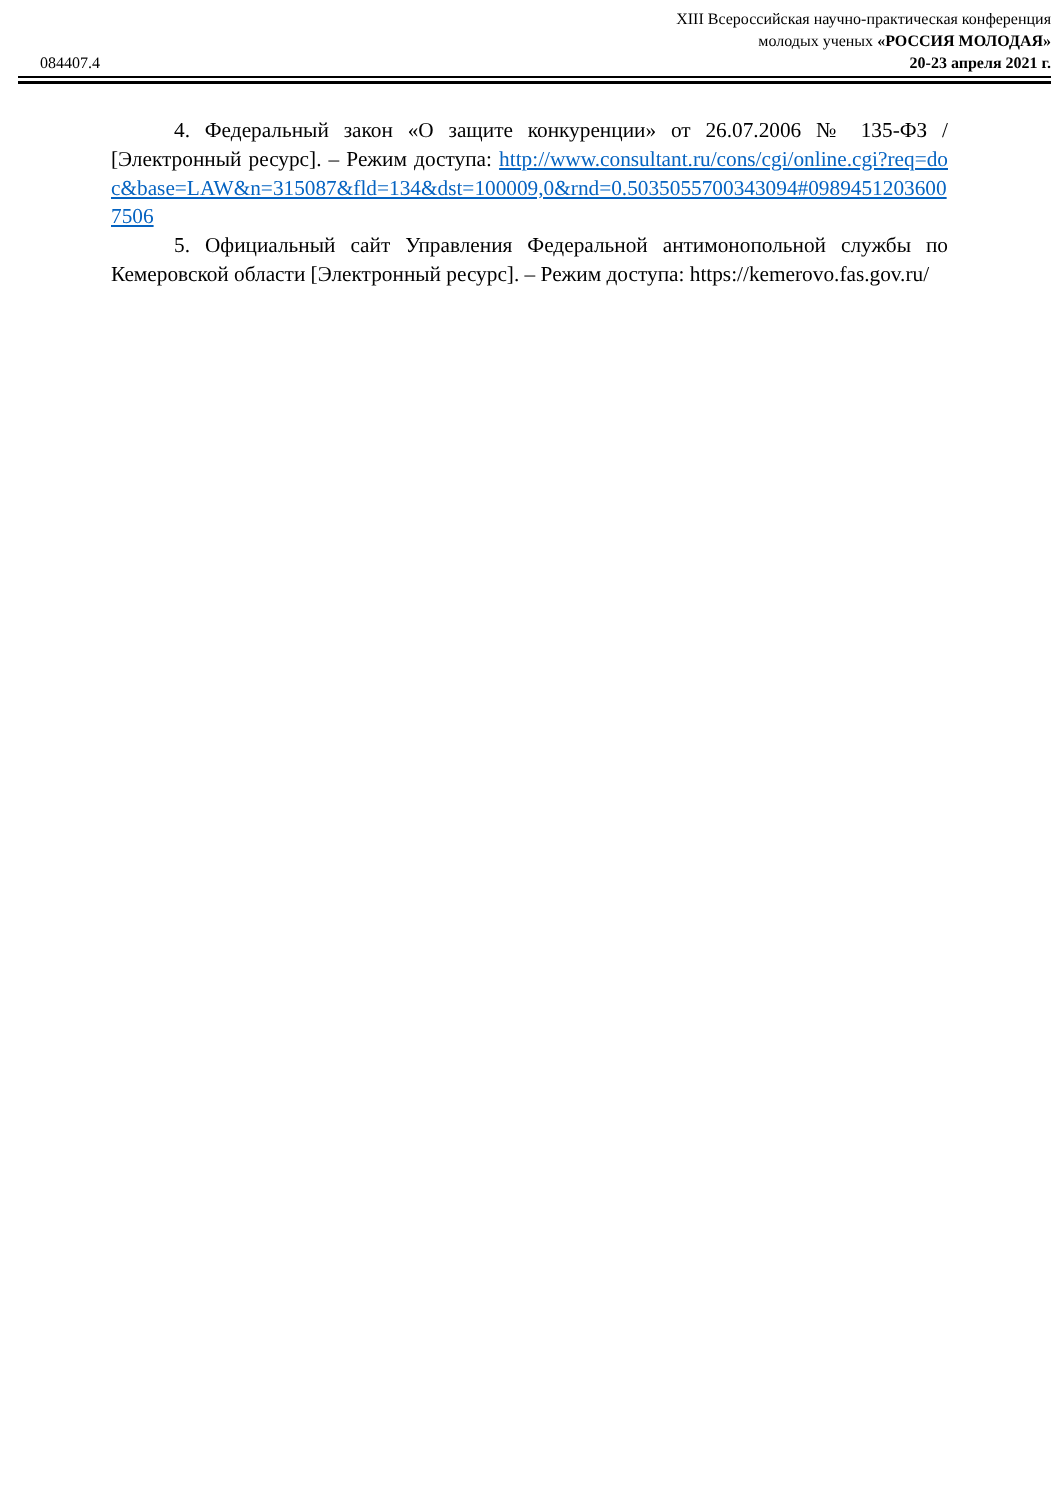XIII Всероссийская научно-практическая конференция
молодых ученых «РОССИЯ МОЛОДАЯ»
084407.4 20-23 апреля 2021 г.
4. Федеральный закон «О защите конкуренции» от 26.07.2006 № 135-ФЗ / [Электронный ресурс]. – Режим доступа: http://www.consultant.ru/cons/cgi/online.cgi?req=doc&base=LAW&n=315087&fld=134&dst=100009,0&rnd=0.5035055700343094#09894512036007506
5. Официальный сайт Управления Федеральной антимонопольной службы по Кемеровской области [Электронный ресурс]. – Режим доступа: https://kemerovo.fas.gov.ru/